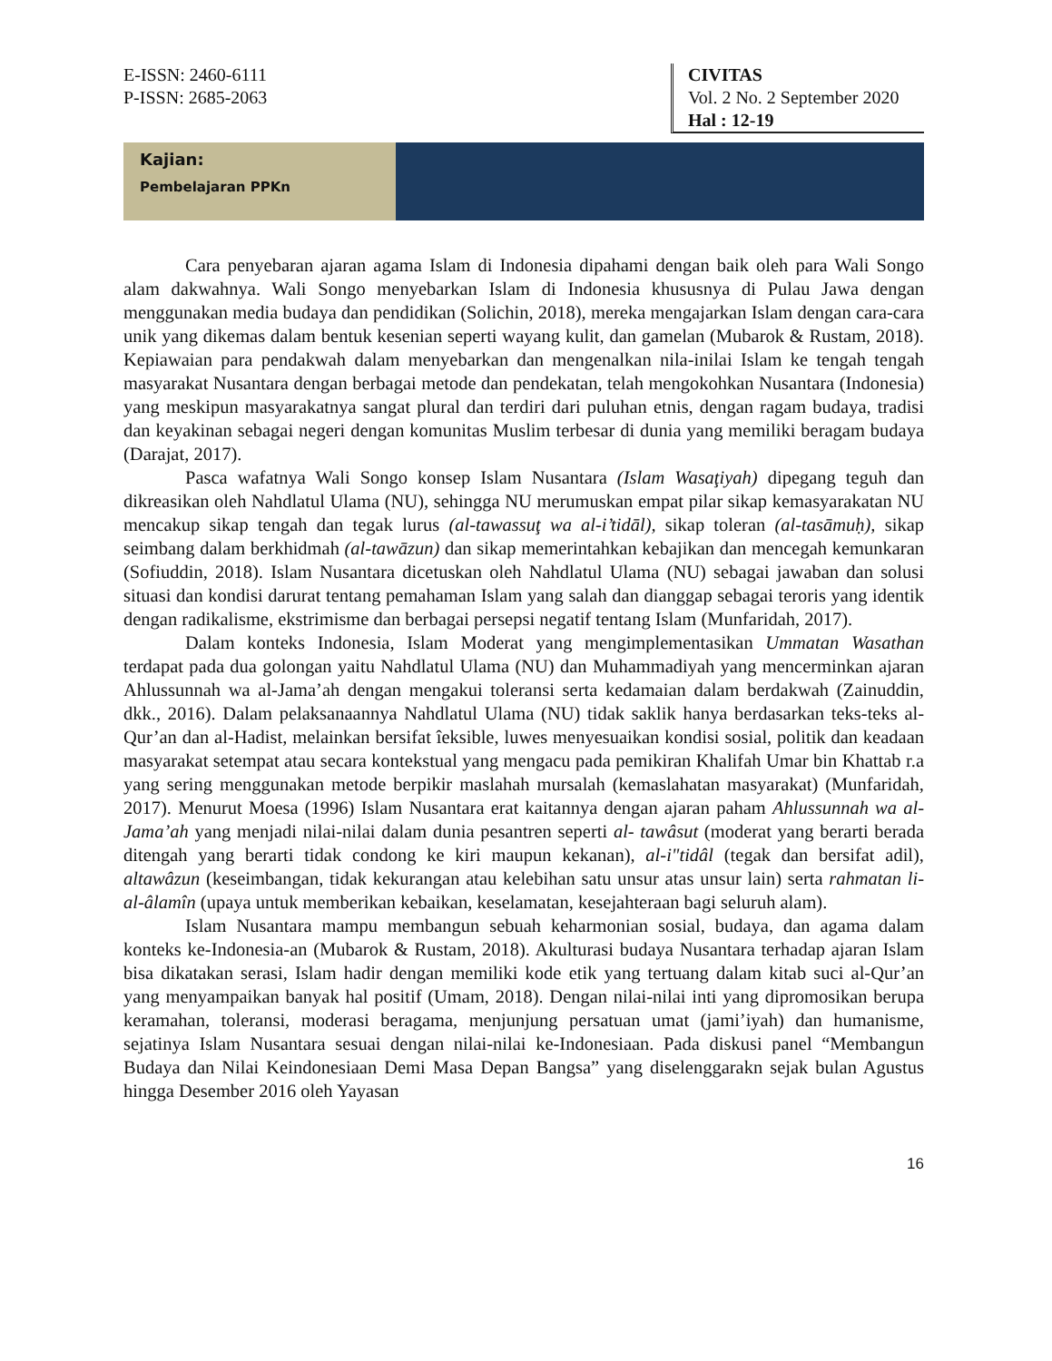E-ISSN: 2460-6111
P-ISSN: 2685-2063
CIVITAS
Vol. 2 No. 2 September 2020
Hal : 12-19
Kajian:
Pembelajaran PPKn
Cara penyebaran ajaran agama Islam di Indonesia dipahami dengan baik oleh para Wali Songo alam dakwahnya. Wali Songo menyebarkan Islam di Indonesia khususnya di Pulau Jawa dengan menggunakan media budaya dan pendidikan (Solichin, 2018), mereka mengajarkan Islam dengan cara-cara unik yang dikemas dalam bentuk kesenian seperti wayang kulit, dan gamelan (Mubarok & Rustam, 2018). Kepiawaian para pendakwah dalam menyebarkan dan mengenalkan nila-inilai Islam ke tengah tengah masyarakat Nusantara dengan berbagai metode dan pendekatan, telah mengokohkan Nusantara (Indonesia) yang meskipun masyarakatnya sangat plural dan terdiri dari puluhan etnis, dengan ragam budaya, tradisi dan keyakinan sebagai negeri dengan komunitas Muslim terbesar di dunia yang memiliki beragam budaya (Darajat, 2017).
Pasca wafatnya Wali Songo konsep Islam Nusantara (Islam Wasaţiyah) dipegang teguh dan dikreasikan oleh Nahdlatul Ulama (NU), sehingga NU merumuskan empat pilar sikap kemasyarakatan NU mencakup sikap tengah dan tegak lurus (al-tawassuţ wa al-i’tidāl), sikap toleran (al-tasāmuḥ), sikap seimbang dalam berkhidmah (al-tawāzun) dan sikap memerintahkan kebajikan dan mencegah kemunkaran (Sofiuddin, 2018). Islam Nusantara dicetuskan oleh Nahdlatul Ulama (NU) sebagai jawaban dan solusi situasi dan kondisi darurat tentang pemahaman Islam yang salah dan dianggap sebagai teroris yang identik dengan radikalisme, ekstrimisme dan berbagai persepsi negatif tentang Islam (Munfaridah, 2017).
Dalam konteks Indonesia, Islam Moderat yang mengimplementasikan Ummatan Wasathan terdapat pada dua golongan yaitu Nahdlatul Ulama (NU) dan Muhammadiyah yang mencerminkan ajaran Ahlussunnah wa al-Jama’ah dengan mengakui toleransi serta kedamaian dalam berdakwah (Zainuddin, dkk., 2016). Dalam pelaksanaannya Nahdlatul Ulama (NU) tidak saklik hanya berdasarkan teks-teks al-Qur’an dan al-Hadist, melainkan bersifat îeksible, luwes menyesuaikan kondisi sosial, politik dan keadaan masyarakat setempat atau secara kontekstual yang mengacu pada pemikiran Khalifah Umar bin Khattab r.a yang sering menggunakan metode berpikir maslahah mursalah (kemaslahatan masyarakat) (Munfaridah, 2017). Menurut Moesa (1996) Islam Nusantara erat kaitannya dengan ajaran paham Ahlussunnah wa al-Jama’ah yang menjadi nilai-nilai dalam dunia pesantren seperti al- tawâsut (moderat yang berarti berada ditengah yang berarti tidak condong ke kiri maupun kekanan), al-i"tidâl (tegak dan bersifat adil), altawâzun (keseimbangan, tidak kekurangan atau kelebihan satu unsur atas unsur lain) serta rahmatan li-al-âlamîn (upaya untuk memberikan kebaikan, keselamatan, kesejahteraan bagi seluruh alam).
Islam Nusantara mampu membangun sebuah keharmonian sosial, budaya, dan agama dalam konteks ke-Indonesia-an (Mubarok & Rustam, 2018). Akulturasi budaya Nusantara terhadap ajaran Islam bisa dikatakan serasi, Islam hadir dengan memiliki kode etik yang tertuang dalam kitab suci al-Qur’an yang menyampaikan banyak hal positif (Umam, 2018). Dengan nilai-nilai inti yang dipromosikan berupa keramahan, toleransi, moderasi beragama, menjunjung persatuan umat (jami’iyah) dan humanisme, sejatinya Islam Nusantara sesuai dengan nilai-nilai ke-Indonesiaan. Pada diskusi panel “Membangun Budaya dan Nilai Keindonesiaan Demi Masa Depan Bangsa” yang diselenggarakn sejak bulan Agustus hingga Desember 2016 oleh Yayasan
16